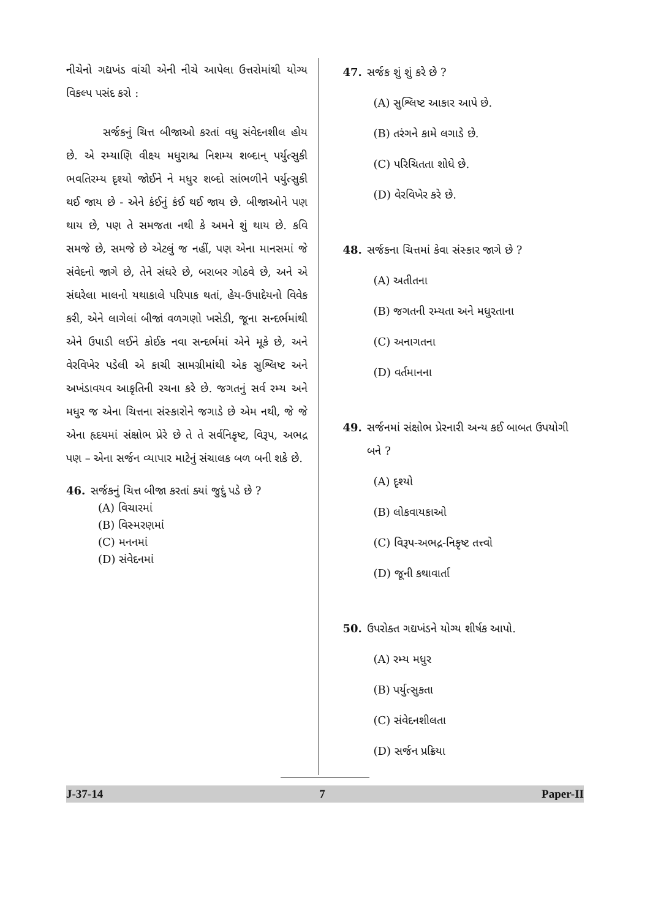નીચેનો ગદ્યખંડ વાંચી એની નીચે આપેલા ઉત્તરોમાંથી યોગ્ય વિકલ્પ પસંદ કરો :
સર્જકનું ચિત્ત બીજાઓ કરતાં વધુ સંવેદનશીલ હોય છે. એ રમ્યાણિ વીક્ષ્ય મધુરાશ્ચ નિશમ્ય શબ્દાન્ પર્યુત્સુકી ભવતિરમ્ય દૃશ્યો જોઈને ને મધુર શબ્દો સાંભળીને પર્યુત્સુકી થઈ જાય છે - એને કંઈનું કંઈ થઈ જાય છે. બીજાઓને પણ થાય છે, પણ તે સમજતા નથી કે અમને શું થાય છે. કવિ સમજે છે, સમજે છે એટલું જ નહીં, પણ એના માનસમાં જે સંવેદનો જાગે છે, તેને સંઘરે છે, બરાબર ગોઠવે છે, અને એ સંઘરેલા માલનો યથાકાલે પરિપાક થતાં, હેય-ઉપાદેયનો વિવેક કરી, એને લાગેલાં બીજાં વળગણો ખસેડી, જૂના સન્દર્ભમાંથી એને ઉપાડી લઈને કોઈક નવા સન્દર્ભમાં એને મૂકે છે, અને વેરવિખેર પડેલી એ કાચી સામગ્રીમાંથી એક સુશ્લિષ્ટ અને અખંડાવયવ આકૃતિની રચના કરે છે. જગતનું સર્વ રમ્ય અને મધુર જ એના ચિત્તના સંસ્કારોને જગાડે છે એમ નથી, જે જે એના હૃદયમાં સંક્ષોભ પ્રેરે છે તે તે સર્વનિકૃષ્ટ, વિરૂપ, અભદ્ર પણ – એના સર્જન વ્યાપાર માટેનું સંચાલક બળ બની શકે છે.
46. સર્જકનું ચિત્ત બીજા કરતાં ક્યાં જુદું પડે છે ?
(A) વિચારમાં
(B) વિસ્મરણમાં
(C) મનનમાં
(D) સંવેદનમાં
47. સર્જક શું શું કરે છે ?
(A) સુશ્લિષ્ટ આકાર આપે છે.
(B) તરંગને કામે લગાડે છે.
(C) પરિચિતતા શોધે છે.
(D) વેરવિખેર કરે છે.
48. સર્જકના ચિત્તમાં કેવા સંસ્કાર જાગે છે ?
(A) અતીતના
(B) જગતની રમ્યતા અને મધુરતાના
(C) અનાગતના
(D) વર્તમાનના
49. સર્જનમાં સંક્ષોભ પ્રેરનારી અન્ય કઈ બાબત ઉપયોગી બને ?
(A) દૃશ્યો
(B) લોકવાયકાઓ
(C) વિરૂપ-અભદ્ર-નિકૃષ્ટ તત્ત્વો
(D) જૂની કથાવાર્તા
50. ઉપરોક્ત ગદ્યખંડને યોગ્ય શીર્ષક આપો.
(A) રમ્ય મધુર
(B) પર્યુત્સુકતા
(C) સંવેદનશીલતા
(D) સર્જન પ્રક્રિયા
J-37-14 7 Paper-II